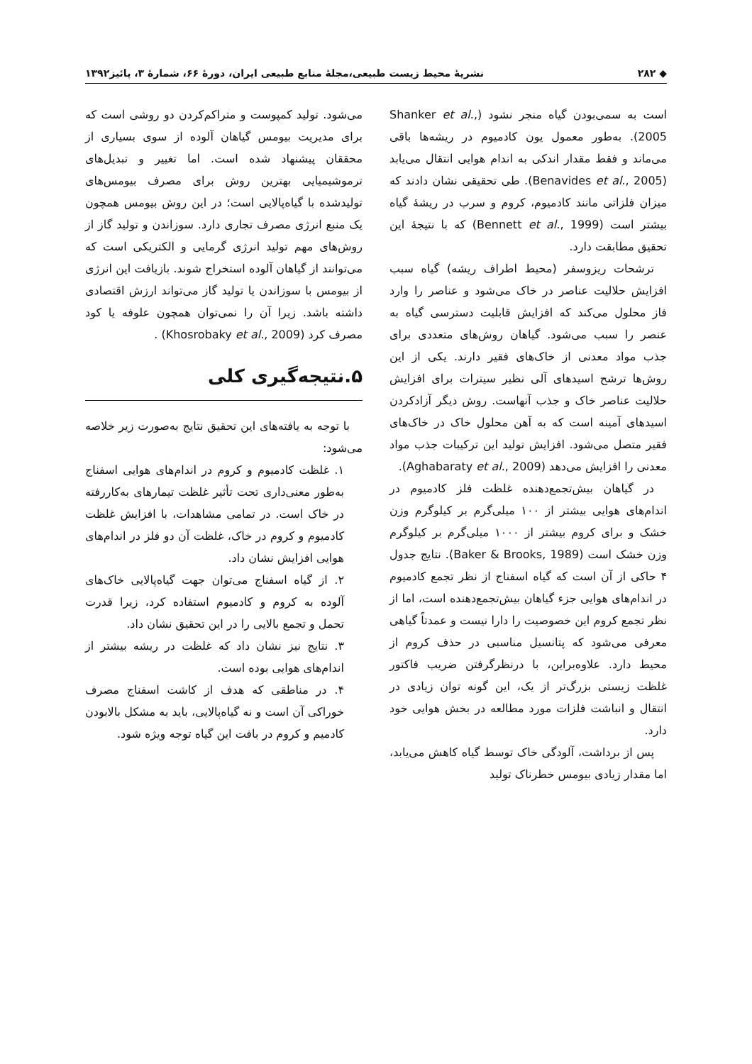◆ ۲۸۲ نشریهٔ محیط زیست طبیعی،مجلهٔ منابع طبیعی ایران، دورهٔ ۶۶، شمارهٔ ۳، پائیز۱۳۹۲
است به سمی‌بودن گیاه منجر نشود (Shanker et al., 2005). به‌طور معمول یون کادمیوم در ریشه‌ها باقی می‌ماند و فقط مقدار اندکی به اندام هوایی انتقال می‌یابد (Benavides et al., 2005). طی تحقیقی نشان دادند که میزان فلزاتی مانند کادمیوم، کروم و سرب در ریشهٔ گیاه بیشتر است (Bennett et al., 1999) که با نتیجهٔ این تحقیق مطابقت دارد.
ترشحات ریزوسفر (محیط اطراف ریشه) گیاه سبب افزایش حلالیت عناصر در خاک می‌شود و عناصر را وارد فاز محلول می‌کند که افزایش قابلیت دسترسی گیاه به عنصر را سبب می‌شود. گیاهان روش‌های متعددی برای جذب مواد معدنی از خاک‌های فقیر دارند. یکی از این روش‌ها ترشح اسیدهای آلی نظیر سیترات برای افزایش حلالیت عناصر خاک و جذب آنهاست. روش دیگر آزادکردن اسیدهای آمینه است که به آهن محلول خاک در خاک‌های فقیر متصل می‌شود. افزایش تولید این ترکیبات جذب مواد معدنی را افزایش می‌دهد (Aghabaraty et al., 2009).
در گیاهان بیش‌تجمع‌دهنده غلظت فلز کادمیوم در اندام‌های هوایی بیشتر از ۱۰۰ میلی‌گرم بر کیلوگرم وزن خشک و برای کروم بیشتر از ۱۰۰۰ میلی‌گرم بر کیلوگرم وزن خشک است (Baker & Brooks, 1989). نتایج جدول ۴ حاکی از آن است که گیاه اسفناج از نظر تجمع کادمیوم در اندام‌های هوایی جزء گیاهان بیش‌تجمع‌دهنده است، اما از نظر تجمع کروم این خصوصیت را دارا نیست و عمدتاً گیاهی معرفی می‌شود که پتانسیل مناسبی در حذف کروم از محیط دارد. علاوه‌براین، با درنظرگرفتن ضریب فاکتور غلظت زیستی بزرگ‌تر از یک، این گونه توان زیادی در انتقال و انباشت فلزات مورد مطالعه در بخش هوایی خود دارد.
پس از برداشت، آلودگی خاک توسط گیاه کاهش می‌یابد، اما مقدار زیادی بیومس خطرناک تولید
می‌شود. تولید کمپوست و متراکم‌کردن دو روشی است که برای مدیریت بیومس گیاهان آلوده از سوی بسیاری از محققان پیشنهاد شده است. اما تغییر و تبدیل‌های ترموشیمیایی بهترین روش برای مصرف بیومس‌های تولیدشده با گیاه‌پالایی است؛ در این روش بیومس همچون یک منبع انرژی مصرف تجاری دارد. سوزاندن و تولید گاز از روش‌های مهم تولید انرژی گرمایی و الکتریکی است که می‌توانند از گیاهان آلوده استخراج شوند. بازیافت این انرژی از بیومس با سوزاندن یا تولید گاز می‌تواند ارزش اقتصادی داشته باشد. زیرا آن را نمی‌توان همچون علوفه یا کود مصرف کرد (Khosrobaky et al., 2009) .
۵.نتیجه‌گیری کلی
با توجه به یافته‌های این تحقیق نتایج به‌صورت زیر خلاصه می‌شود:
۱. غلظت کادمیوم و کروم در اندام‌های هوایی اسفناج به‌طور معنی‌داری تحت تأثیر غلظت تیمارهای به‌کاررفته در خاک است. در تمامی مشاهدات، با افزایش غلظت کادمیوم و کروم در خاک، غلظت آن دو فلز در اندام‌های هوایی افزایش نشان داد.
۲. از گیاه اسفناج می‌توان جهت گیاه‌پالایی خاک‌های آلوده به کروم و کادمیوم استفاده کرد، زیرا قدرت تحمل و تجمع بالایی را در این تحقیق نشان داد.
۳. نتایج نیز نشان داد که غلظت در ریشه بیشتر از اندام‌های هوایی بوده است.
۴. در مناطقی که هدف از کاشت اسفناج مصرف خوراکی آن است و نه گیاه‌پالایی، باید به مشکل بالابودن کادمیم و کروم در بافت این گیاه توجه ویژه شود.